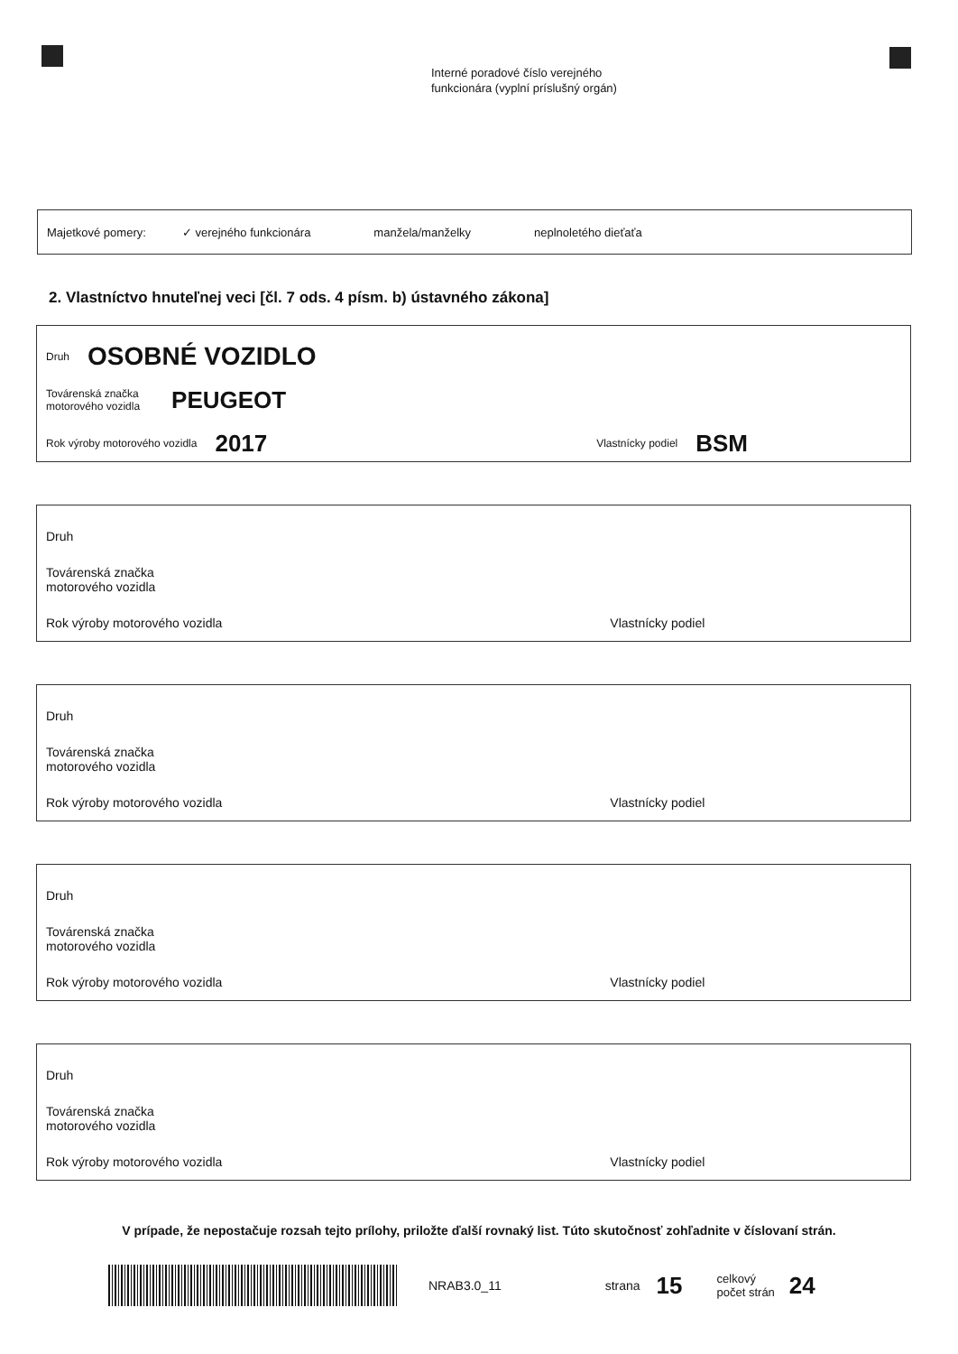Interné poradové číslo verejného
funkcionára (vyplní príslušný orgán)
Majetkové pomery: ✓ verejného funkcionára manžela/manželky neplnoletého dieťaťa
2. Vlastníctvo hnuteľnej veci [čl. 7 ods. 4 písm. b) ústavného zákona]
Druh OSOBNÉ VOZIDLO
Továrenská značka
motorového vozidla PEUGEOT
Rok výroby motorového vozidla 2017 Vlastnícky podiel BSM
Druh
Továrenská značka
motorového vozidla
Rok výroby motorového vozidla Vlastnícky podiel
Druh
Továrenská značka
motorového vozidla
Rok výroby motorového vozidla Vlastnícky podiel
Druh
Továrenská značka
motorového vozidla
Rok výroby motorového vozidla Vlastnícky podiel
Druh
Továrenská značka
motorového vozidla
Rok výroby motorového vozidla Vlastnícky podiel
V prípade, že nepostačuje rozsah tejto prílohy, priložte ďalší rovnaký list. Túto skutočnosť zohľadnite v číslovaní strán.
NRAB3.0_11 strana 15 celkový
počet strán 24